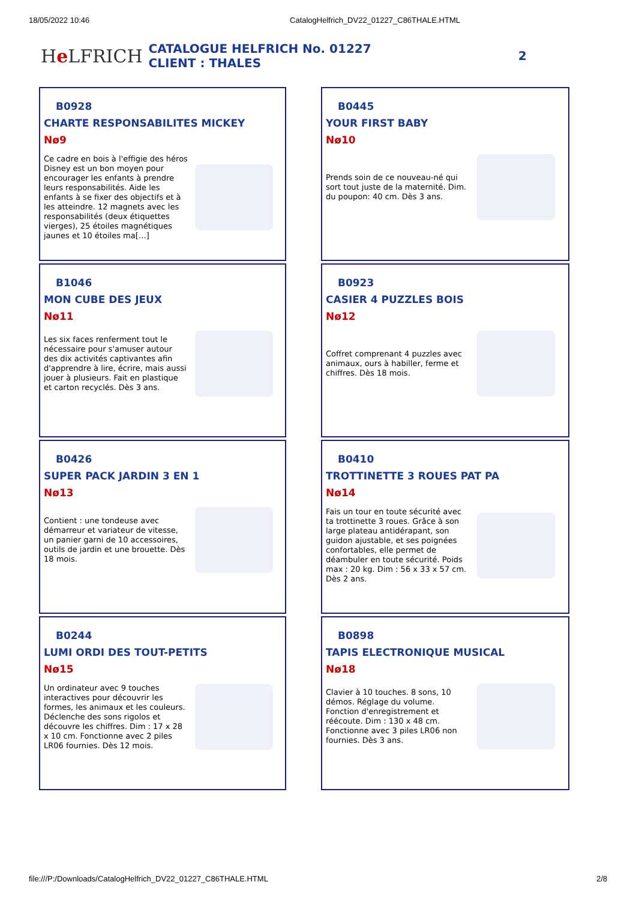18/05/2022 10:46 CatalogHelfrich_DV22_01227_C86THALE.HTML
He LFRICH
CATALOGUE HELFRICH No. 01227
CLIENT : THALES
2
B0928
CHARTE RESPONSABILITES MICKEY
Nø9
Ce cadre en bois à l'effigie des héros Disney est un bon moyen pour encourager les enfants à prendre leurs responsabilités. Aide les enfants à se fixer des objectifs et à les atteindre. 12 magnets avec les responsabilités (deux étiquettes vierges), 25 étoiles magnétiques jaunes et 10 étoiles ma[…]
B0445
YOUR FIRST BABY
Nø10
Prends soin de ce nouveau-né qui sort tout juste de la maternité. Dim. du poupon: 40 cm. Dès 3 ans.
B1046
MON CUBE DES JEUX
Nø11
Les six faces renferment tout le nécessaire pour s'amuser autour des dix activités captivantes afin d'apprendre à lire, écrire, mais aussi jouer à plusieurs. Fait en plastique et carton recyclés. Dès 3 ans.
B0923
CASIER 4 PUZZLES BOIS
Nø12
Coffret comprenant 4 puzzles avec animaux, ours à habiller, ferme et chiffres. Dès 18 mois.
B0426
SUPER PACK JARDIN 3 EN 1
Nø13
Contient : une tondeuse avec démarreur et variateur de vitesse, un panier garni de 10 accessoires, outils de jardin et une brouette. Dès 18 mois.
B0410
TROTTINETTE 3 ROUES PAT PA
Nø14
Fais un tour en toute sécurité avec ta trottinette 3 roues. Grâce à son large plateau antidérapant, son guidon ajustable, et ses poignées confortables, elle permet de déambuler en toute sécurité. Poids max : 20 kg. Dim : 56 x 33 x 57 cm. Dès 2 ans.
B0244
LUMI ORDI DES TOUT-PETITS
Nø15
Un ordinateur avec 9 touches interactives pour découvrir les formes, les animaux et les couleurs. Déclenche des sons rigolos et découvre les chiffres. Dim : 17 x 28 x 10 cm. Fonctionne avec 2 piles LR06 fournies. Dès 12 mois.
B0898
TAPIS ELECTRONIQUE MUSICAL
Nø18
Clavier à 10 touches. 8 sons, 10 démos. Réglage du volume. Fonction d'enregistrement et réécoute. Dim : 130 x 48 cm. Fonctionne avec 3 piles LR06 non fournies. Dès 3 ans.
file:///P:/Downloads/CatalogHelfrich_DV22_01227_C86THALE.HTML 2/8